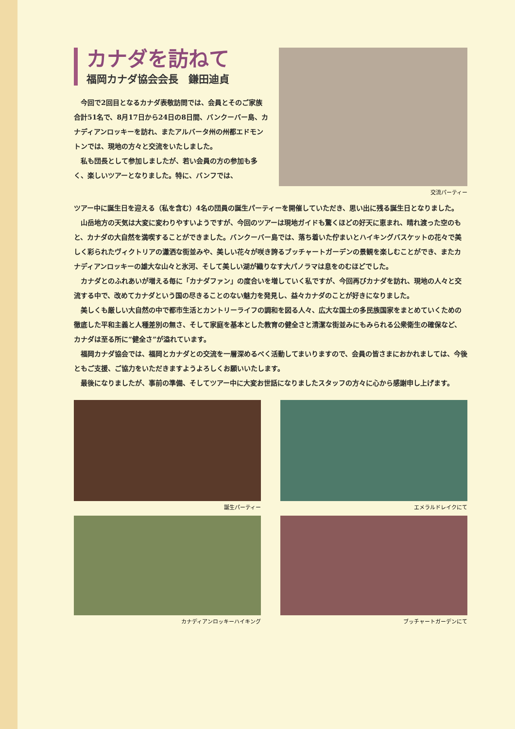カナダを訪ねて
福岡カナダ協会会長　鎌田迪貞
今回で2回目となるカナダ表敬訪問では、会員とそのご家族合計51名で、8月17日から24日の8日間、バンクーバー島、カナディアンロッキーを訪れ、またアルバータ州の州都エドモントンでは、現地の方々と交流をいたしました。
私も団長として参加しましたが、若い会員の方の参加も多く、楽しいツアーとなりました。特に、バンフでは、
交流パーティー
ツアー中に誕生日を迎える（私を含む）4名の団員の誕生パーティーを開催していただき、思い出に残る誕生日となりました。
山岳地方の天気は大変に変わりやすいようですが、今回のツアーは現地ガイドも驚くほどの好天に恵まれ、晴れ渡った空のもと、カナダの大自然を満喫することができました。バンクーバー島では、落ち着いた佇まいとハイキングバスケットの花々で美しく彩られたヴィクトリアの瀟洒な街並みや、美しい花々が咲き誇るブッチャートガーデンの景観を楽しむことができ、またカナディアンロッキーの雄大な山々と氷河、そして美しい湖が織りなす大パノラマは息をのむほどでした。
カナダとのふれあいが増える毎に「カナダファン」の度合いを増していく私ですが、今回再びカナダを訪れ、現地の人々と交流する中で、改めてカナダという国の尽きることのない魅力を発見し、益々カナダのことが好きになりました。
美しくも厳しい大自然の中で都市生活とカントリーライフの調和を図る人々、広大な国土の多民族国家をまとめていくための徹底した平和主義と人種差別の無さ、そして家庭を基本とした教育の健全さと清潔な街並みにもみられる公衆衛生の確保など、カナダは至る所に“健全さ”が溢れています。
福岡カナダ協会では、福岡とカナダとの交流を一層深めるべく活動してまいりますので、会員の皆さまにおかれましては、今後ともご支援、ご協力をいただきますようよろしくお願いいたします。
最後になりましたが、事前の準備、そしてツアー中に大変お世話になりましたスタッフの方々に心から感謝申し上げます。
誕生パーティー
エメラルドレイクにて
カナディアンロッキーハイキング
ブッチャートガーデンにて